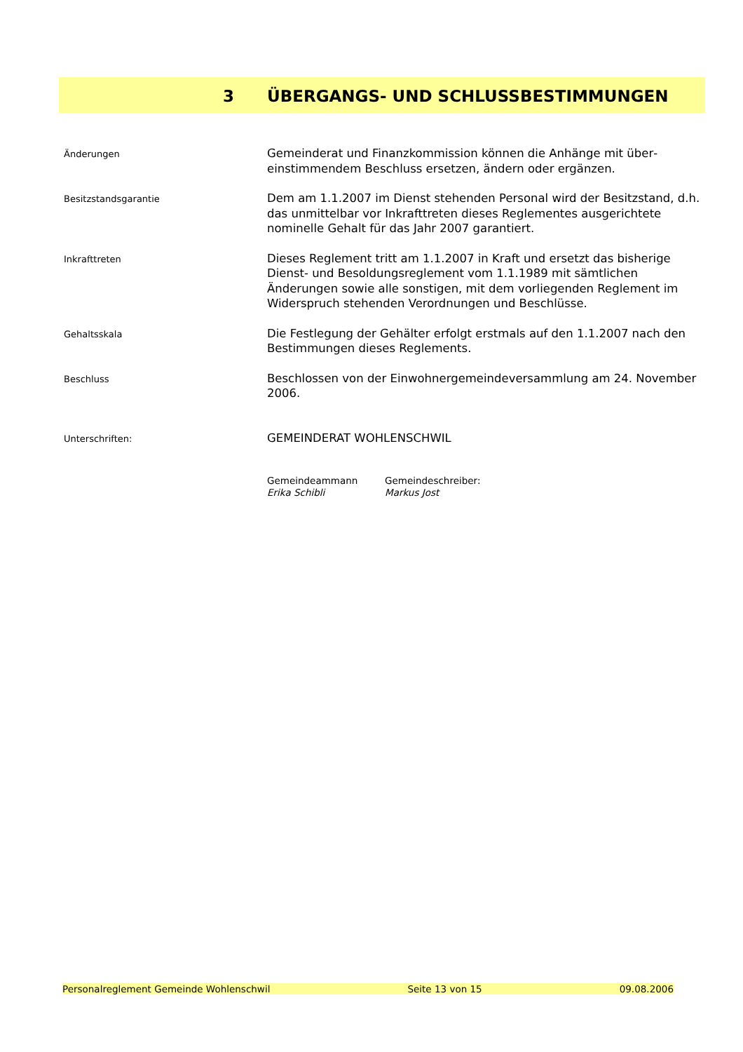3 ÜBERGANGS- UND SCHLUSSBESTIMMUNGEN
Änderungen
Gemeinderat und Finanzkommission können die Anhänge mit über­einstimmendem Beschluss ersetzen, ändern oder ergänzen.
Besitzstandsgarantie
Dem am 1.1.2007 im Dienst stehenden Personal wird der Besitzstand, d.h. das unmittelbar vor Inkrafttreten dieses Reglementes ausgerichtete nominelle Gehalt für das Jahr 2007 garantiert.
Inkrafttreten
Dieses Reglement tritt am 1.1.2007 in Kraft und ersetzt das bisherige Dienst- und Besoldungsreglement vom 1.1.1989 mit sämtlichen Änderungen sowie alle sonstigen, mit dem vorliegenden Reglement im Widerspruch stehenden Verordnungen und Beschlüsse.
Gehaltsskala
Die Festlegung der Gehälter erfolgt erstmals auf den 1.1.2007 nach den Be­stimmungen dieses Reglements.
Beschluss
Beschlossen von der Einwohnergemeindeversammlung am 24. November 2006.
Unterschriften:
GEMEINDERAT WOHLENSCHWIL
Gemeindeammann
Erika Schibli
Gemeindeschreiber:
Markus Jost
Personalreglement Gemeinde Wohlenschwil Seite 13 von 15 09.08.2006